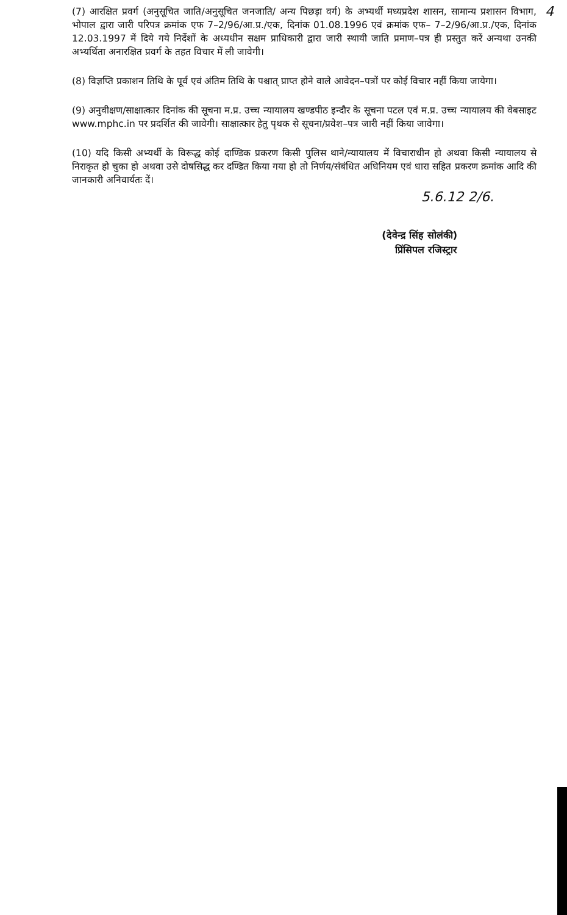4
(7) आरक्षित प्रवर्ग (अनुसूचित जाति/अनुसूचित जनजाति/ अन्य पिछड़ा वर्ग) के अभ्यर्थी मध्यप्रदेश शासन, सामान्य प्रशासन विभाग, भोपाल द्वारा जारी परिपत्र क्रमांक एफ 7–2/96/आ.प्र./एक, दिनांक 01.08.1996 एवं क्रमांक एफ– 7–2/96/आ.प्र./एक, दिनांक 12.03.1997 में दिये गये निर्देशों के अध्यधीन सक्षम प्राधिकारी द्वारा जारी स्थायी जाति प्रमाण–पत्र ही प्रस्तुत करें अन्यथा उनकी अभ्यर्थिता अनारक्षित प्रवर्ग के तहत विचार में ली जावेगी।
(8) विज्ञप्ति प्रकाशन तिथि के पूर्व एवं अंतिम तिथि के पश्चात् प्राप्त होने वाले आवेदन–पत्रों पर कोई विचार नहीं किया जायेगा।
(9) अनुवीक्षण/साक्षात्कार दिनांक की सूचना म.प्र. उच्च न्यायालय खण्डपीठ इन्दौर के सूचना पटल एवं म.प्र. उच्च न्यायालय की वेबसाइट www.mphc.in पर प्रदर्शित की जावेगी। साक्षात्कार हेतु पृथक से सूचना/प्रवेश–पत्र जारी नहीं किया जावेगा।
(10) यदि किसी अभ्यर्थी के विरूद्ध कोई दाण्डिक प्रकरण किसी पुलिस थाने/न्यायालय में विचाराधीन हो अथवा किसी न्यायालय से निराकृत हो चुका हो अथवा उसे दोषसिद्ध कर दण्डित किया गया हो तो निर्णय/संबंधित अधिनियम एवं धारा सहित प्रकरण क्रमांक आदि की जानकारी अनिवार्यतः दें।
5.6.12 2/6.
(देवेन्द्र सिंह सोलंकी)
प्रिंसिपल रजिस्ट्रार